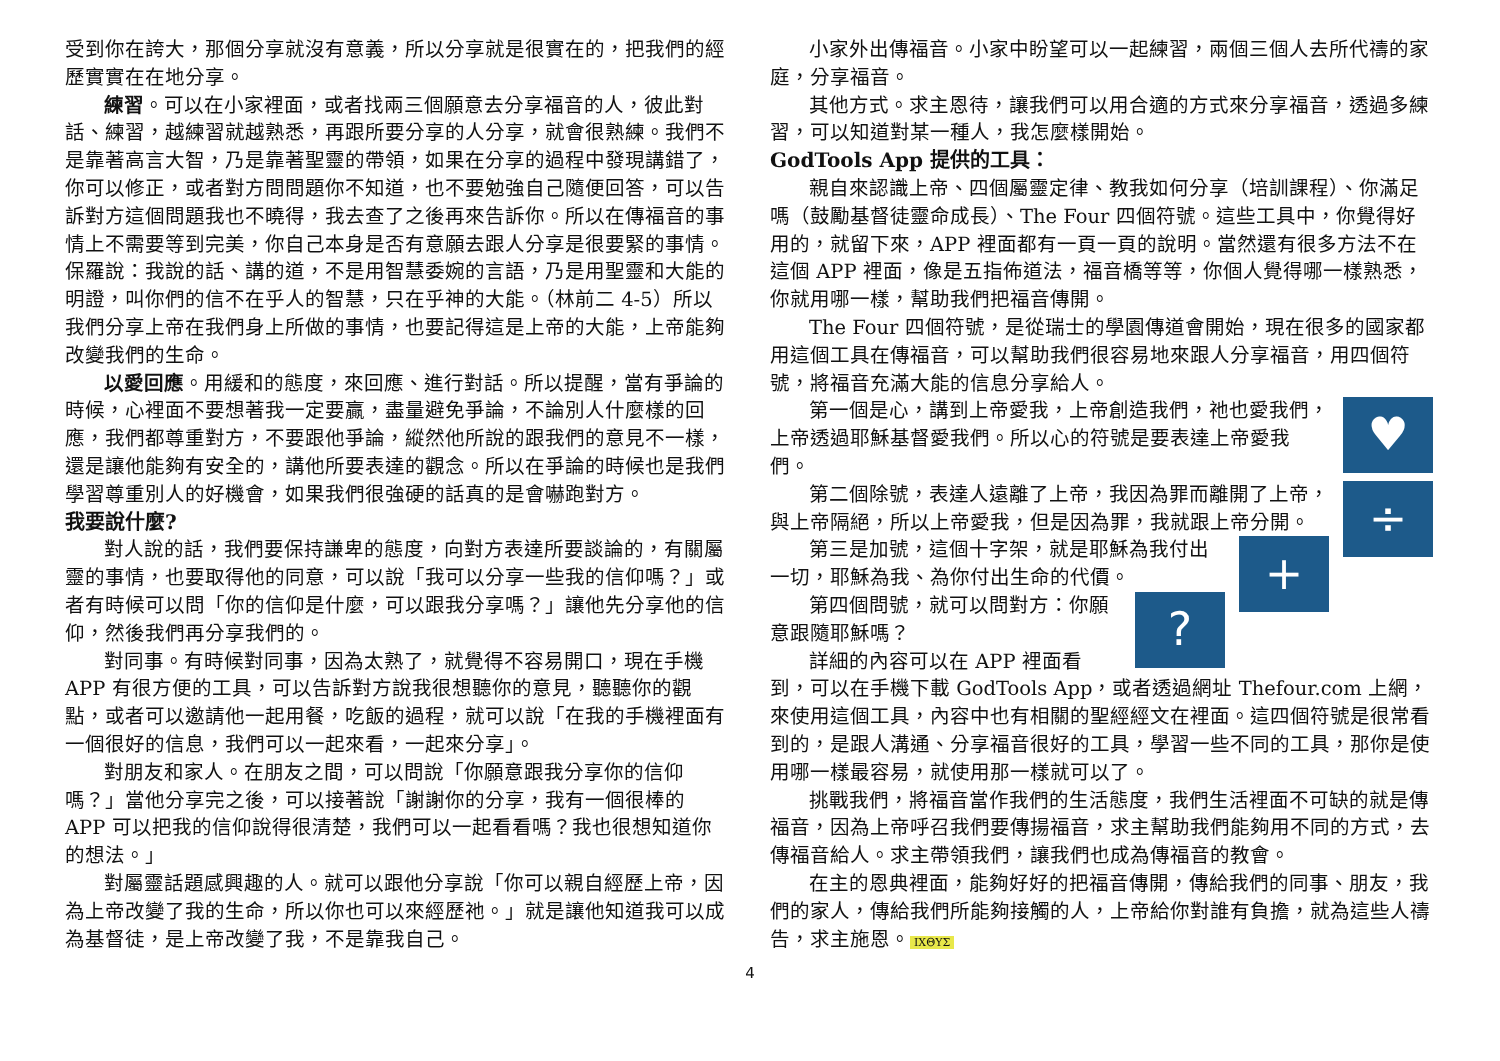受到你在誇大，那個分享就沒有意義，所以分享就是很實在的，把我們的經歷實實在在地分享。
練習。可以在小家裡面，或者找兩三個願意去分享福音的人，彼此對話、練習，越練習就越熟悉，再跟所要分享的人分享，就會很熟練。我們不是靠著高言大智，乃是靠著聖靈的帶領，如果在分享的過程中發現講錯了，你可以修正，或者對方問問題你不知道，也不要勉強自己隨便回答，可以告訴對方這個問題我也不曉得，我去查了之後再來告訴你。所以在傳福音的事情上不需要等到完美，你自己本身是否有意願去跟人分享是很要緊的事情。保羅說：我說的話、講的道，不是用智慧委婉的言語，乃是用聖靈和大能的明證，叫你們的信不在乎人的智慧，只在乎神的大能。（林前二 4-5）所以我們分享上帝在我們身上所做的事情，也要記得這是上帝的大能，上帝能夠改變我們的生命。
以愛回應。用緩和的態度，來回應、進行對話。所以提醒，當有爭論的時候，心裡面不要想著我一定要贏，盡量避免爭論，不論別人什麼樣的回應，我們都尊重對方，不要跟他爭論，縱然他所說的跟我們的意見不一樣，還是讓他能夠有安全的，講他所要表達的觀念。所以在爭論的時候也是我們學習尊重別人的好機會，如果我們很強硬的話真的是會嚇跑對方。
我要說什麼?
對人說的話，我們要保持謙卑的態度，向對方表達所要談論的，有關屬靈的事情，也要取得他的同意，可以說「我可以分享一些我的信仰嗎？」或者有時候可以問「你的信仰是什麼，可以跟我分享嗎？」讓他先分享他的信仰，然後我們再分享我們的。
對同事。有時候對同事，因為太熟了，就覺得不容易開口，現在手機 APP 有很方便的工具，可以告訴對方說我很想聽你的意見，聽聽你的觀點，或者可以邀請他一起用餐，吃飯的過程，就可以說「在我的手機裡面有一個很好的信息，我們可以一起來看，一起來分享」。
對朋友和家人。在朋友之間，可以問說「你願意跟我分享你的信仰嗎？」當他分享完之後，可以接著說「謝謝你的分享，我有一個很棒的 APP 可以把我的信仰說得很清楚，我們可以一起看看嗎？我也很想知道你的想法。」
對屬靈話題感興趣的人。就可以跟他分享說「你可以親自經歷上帝，因為上帝改變了我的生命，所以你也可以來經歷祂。」就是讓他知道我可以成為基督徒，是上帝改變了我，不是靠我自己。
小家外出傳福音。小家中盼望可以一起練習，兩個三個人去所代禱的家庭，分享福音。
其他方式。求主恩待，讓我們可以用合適的方式來分享福音，透過多練習，可以知道對某一種人，我怎麼樣開始。
GodTools App 提供的工具：
親自來認識上帝、四個屬靈定律、教我如何分享（培訓課程）、你滿足嗎（鼓勵基督徒靈命成長）、The Four 四個符號。這些工具中，你覺得好用的，就留下來，APP 裡面都有一頁一頁的說明。當然還有很多方法不在這個 APP 裡面，像是五指佈道法，福音橋等等，你個人覺得哪一樣熟悉，你就用哪一樣，幫助我們把福音傳開。
The Four 四個符號，是從瑞士的學園傳道會開始，現在很多的國家都用這個工具在傳福音，可以幫助我們很容易地來跟人分享福音，用四個符號，將福音充滿大能的信息分享給人。
♥
第一個是心，講到上帝愛我，上帝創造我們，祂也愛我們，上帝透過耶穌基督愛我們。所以心的符號是要表達上帝愛我們。
÷
第二個除號，表達人遠離了上帝，我因為罪而離開了上帝，與上帝隔絕，所以上帝愛我，但是因為罪，我就跟上帝分開。
+
第三是加號，這個十字架，就是耶穌為我付出一切，耶穌為我、為你付出生命的代價。
?
第四個問號，就可以問對方：你願意跟隨耶穌嗎？
詳細的內容可以在 APP 裡面看到，可以在手機下載 GodTools App，或者透過網址 Thefour.com 上網，來使用這個工具，內容中也有相關的聖經經文在裡面。這四個符號是很常看到的，是跟人溝通、分享福音很好的工具，學習一些不同的工具，那你是使用哪一樣最容易，就使用那一樣就可以了。
挑戰我們，將福音當作我們的生活態度，我們生活裡面不可缺的就是傳福音，因為上帝呼召我們要傳揚福音，求主幫助我們能夠用不同的方式，去傳福音給人。求主帶領我們，讓我們也成為傳福音的教會。
在主的恩典裡面，能夠好好的把福音傳開，傳給我們的同事、朋友，我們的家人，傳給我們所能夠接觸的人，上帝給你對誰有負擔，就為這些人禱告，求主施恩。 ΙΧΘΥΣ
4